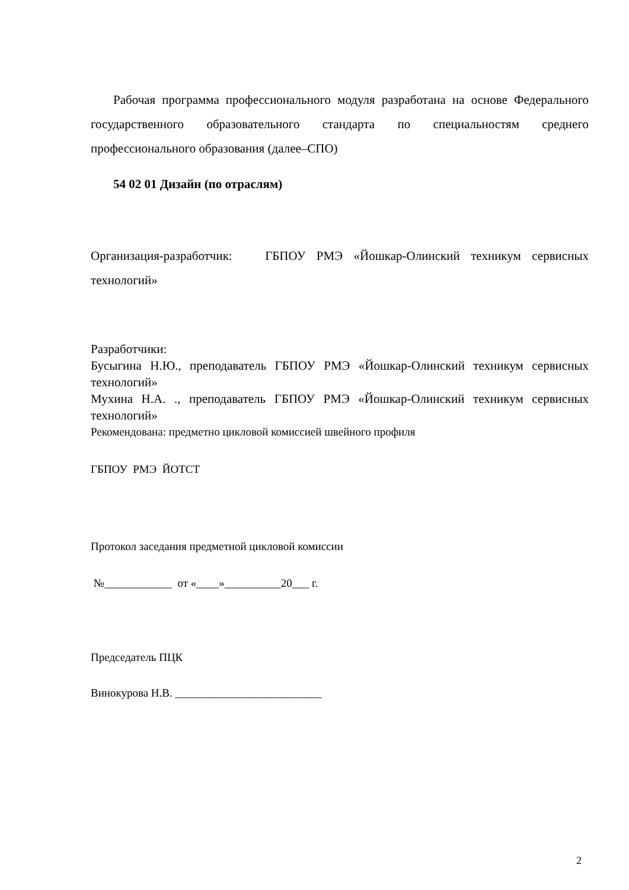Рабочая программа профессионального модуля разработана на основе Федерального государственного образовательного стандарта по специальностям среднего профессионального образования (далее–СПО)
54 02 01 Дизайн (по отраслям)
Организация-разработчик: ГБПОУ РМЭ «Йошкар-Олинский техникум сервисных технологий»
Разработчики:
Бусыгина Н.Ю., преподаватель ГБПОУ РМЭ «Йошкар-Олинский техникум сервисных технологий»
Мухина Н.А. ., преподаватель ГБПОУ РМЭ «Йошкар-Олинский техникум сервисных технологий»
Рекомендована: предметно цикловой комиссией швейного профиля
ГБПОУ РМЭ ЙОТСТ
Протокол заседания предметной цикловой комиссии
№____________ от «____»__________20___ г.
Председатель ПЦК
Винокурова Н.В. __________________________
2